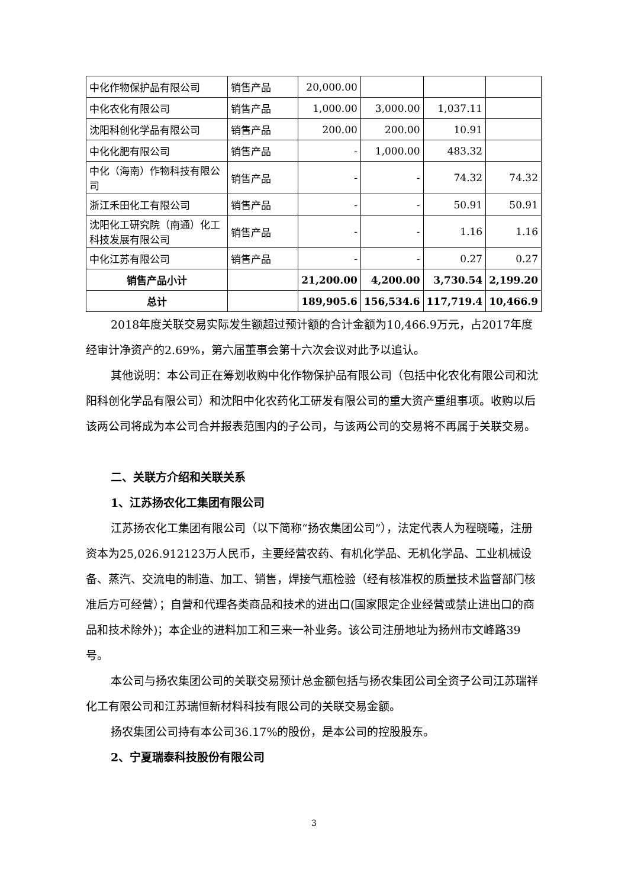| 中化作物保护品有限公司 | 销售产品 | 20,000.00 | | | |
| 中化农化有限公司 | 销售产品 | 1,000.00 | 3,000.00 | 1,037.11 | |
| 沈阳科创化学品有限公司 | 销售产品 | 200.00 | 200.00 | 10.91 | |
| 中化化肥有限公司 | 销售产品 | - | 1,000.00 | 483.32 | |
| 中化（海南）作物科技有限公司 | 销售产品 | - | - | 74.32 | 74.32 |
| 浙江禾田化工有限公司 | 销售产品 | - | - | 50.91 | 50.91 |
| 沈阳化工研究院（南通）化工科技发展有限公司 | 销售产品 | - | - | 1.16 | 1.16 |
| 中化江苏有限公司 | 销售产品 | - | - | 0.27 | 0.27 |
| 销售产品小计 | | 21,200.00 | 4,200.00 | 3,730.54 | 2,199.20 |
| 总计 | | 189,905.6 | 156,534.6 | 117,719.4 | 10,466.9 |
2018年度关联交易实际发生额超过预计额的合计金额为10,466.9万元，占2017年度经审计净资产的2.69%，第六届董事会第十六次会议对此予以追认。
其他说明：本公司正在筹划收购中化作物保护品有限公司（包括中化农化有限公司和沈阳科创化学品有限公司）和沈阳中化农药化工研发有限公司的重大资产重组事项。收购以后该两公司将成为本公司合并报表范围内的子公司，与该两公司的交易将不再属于关联交易。
二、关联方介绍和关联关系
1、江苏扬农化工集团有限公司
江苏扬农化工集团有限公司（以下简称“扬农集团公司”），法定代表人为程晓曦，注册资本为25,026.912123万人民币，主要经营农药、有机化学品、无机化学品、工业机械设备、蒸汽、交流电的制造、加工、销售，焊接气瓶检验（经有核准权的质量技术监督部门核准后方可经营）；自营和代理各类商品和技术的进出口(国家限定企业经营或禁止进出口的商品和技术除外)；本企业的进料加工和三来一补业务。该公司注册地址为扬州市文峰路39号。
本公司与扬农集团公司的关联交易预计总金额包括与扬农集团公司全资子公司江苏瑞祥化工有限公司和江苏瑞恒新材料科技有限公司的关联交易金额。
扬农集团公司持有本公司36.17%的股份，是本公司的控股股东。
2、宁夏瑞泰科技股份有限公司
3